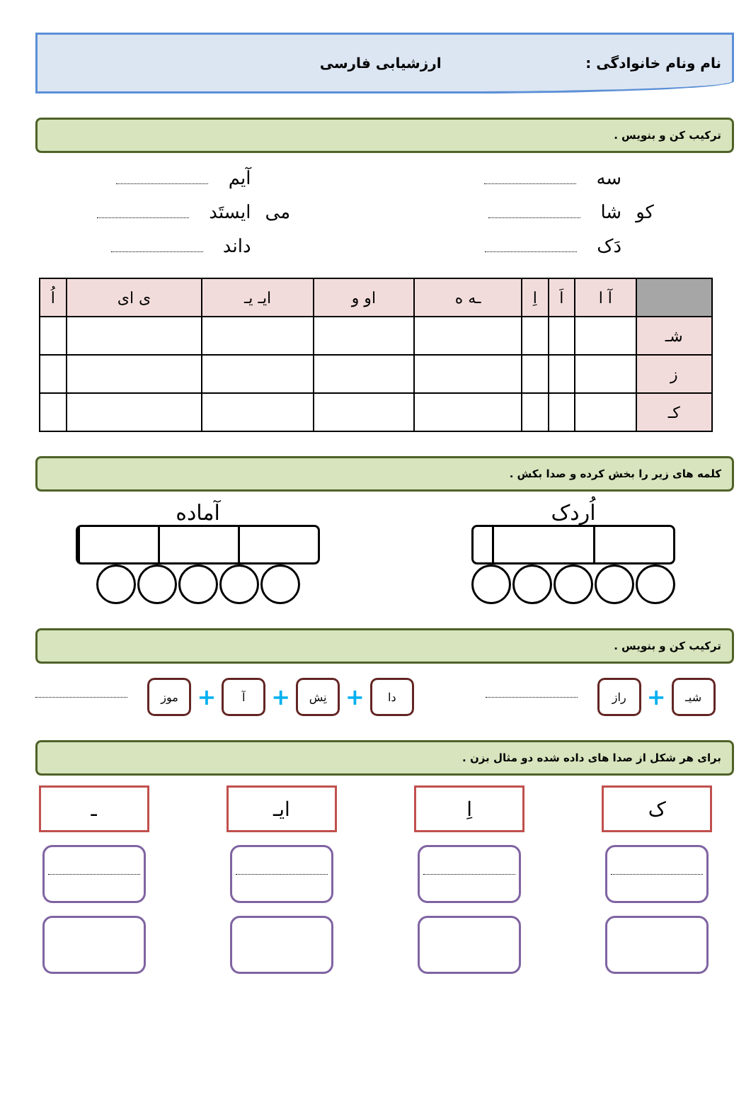نام ونام خانوادگی : ارزشیابی فارسی
ترکیب کن و بنویس .
کو سه
شا
دَک
می آیم
ایستَد
داند
| | آ ا | اَ | اِ | ـه ه | او و | ایـ یـ | ی ای | اُ |
| --- | --- | --- | --- | --- | --- | --- | --- | --- |
| شـ | | | | | | | | |
| ز | | | | | | | | |
| کـ | | | | | | | | |
کلمه های زیر را بخش کرده و صدا بکش .
اُردک آماده
ترکیب کن و بنویس .
شیـ
+
راز
دا
+
نِش
+
آ
+
موز
برای هر شکل از صدا های داده شده دو مثال بزن .
ک اِ ایـ ـ